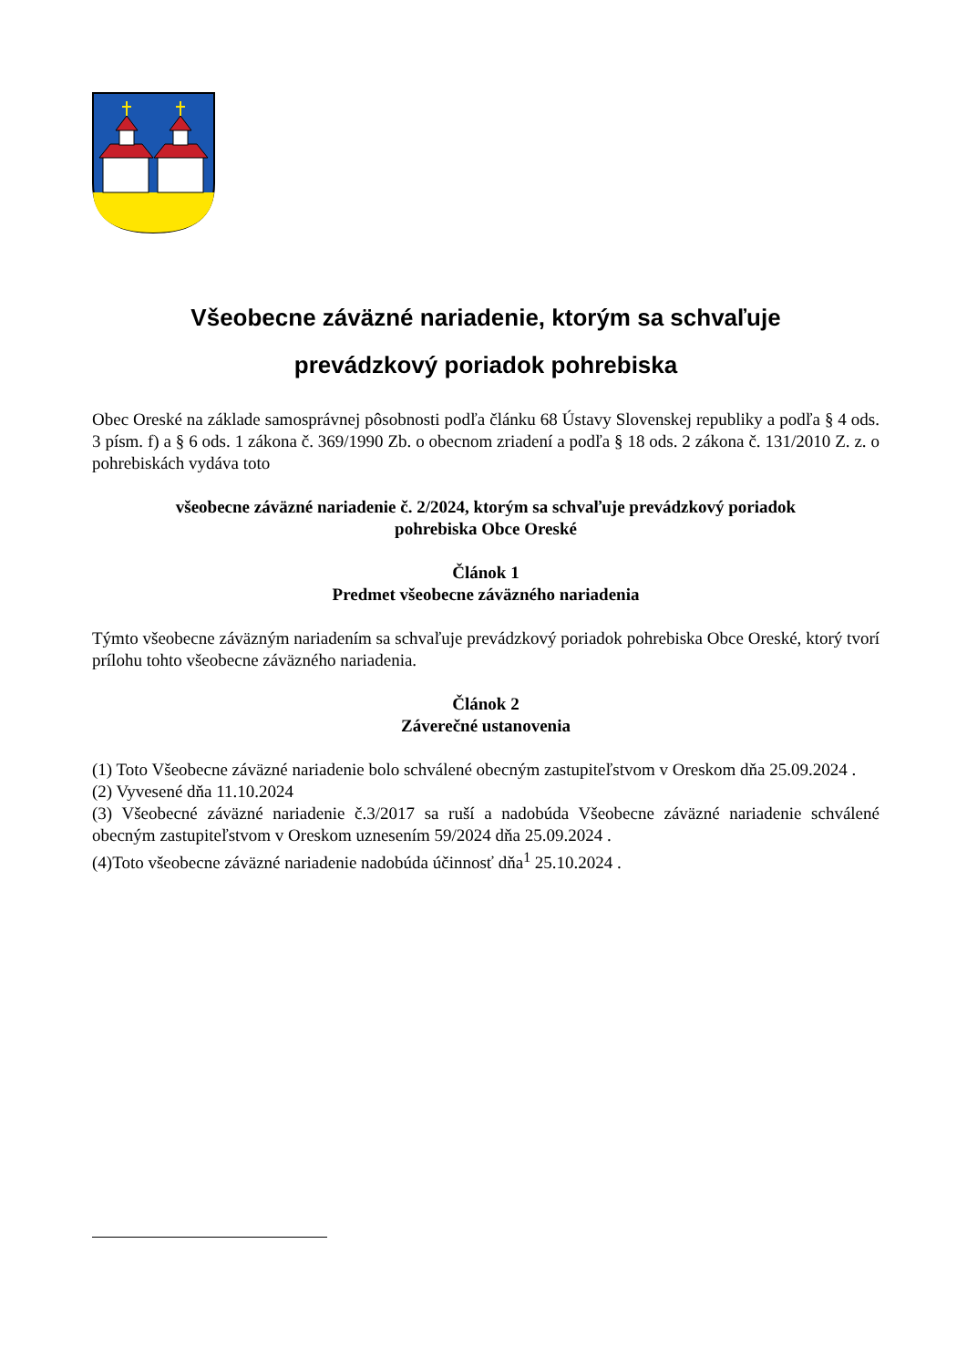Všeobecne záväzné nariadenie, ktorým sa schvaľuje
prevádzkový poriadok pohrebiska
Obec Oreské na základe samosprávnej pôsobnosti podľa článku 68 Ústavy Slovenskej republiky a podľa § 4 ods. 3 písm. f) a § 6 ods. 1 zákona č. 369/1990 Zb. o obecnom zriadení a podľa § 18 ods. 2 zákona č. 131/2010 Z. z. o pohrebiskách vydáva toto
všeobecne záväzné nariadenie č. 2/2024, ktorým sa schvaľuje prevádzkový poriadok
pohrebiska Obce Oreské
Článok 1
Predmet všeobecne záväzného nariadenia
Týmto všeobecne záväzným nariadením sa schvaľuje prevádzkový poriadok pohrebiska Obce Oreské, ktorý tvorí prílohu tohto všeobecne záväzného nariadenia.
Článok 2
Záverečné ustanovenia
(1) Toto Všeobecne záväzné nariadenie bolo schválené obecným zastupiteľstvom v Oreskom dňa 25.09.2024 .
(2) Vyvesené dňa 11.10.2024
(3) Všeobecné záväzné nariadenie č.3/2017 sa ruší a nadobúda Všeobecne záväzné nariadenie schválené obecným zastupiteľstvom v Oreskom uznesením 59/2024 dňa 25.09.2024 .
(4)Toto všeobecne záväzné nariadenie nadobúda účinnosť dňa<sup>1</sup> 25.10.2024 .